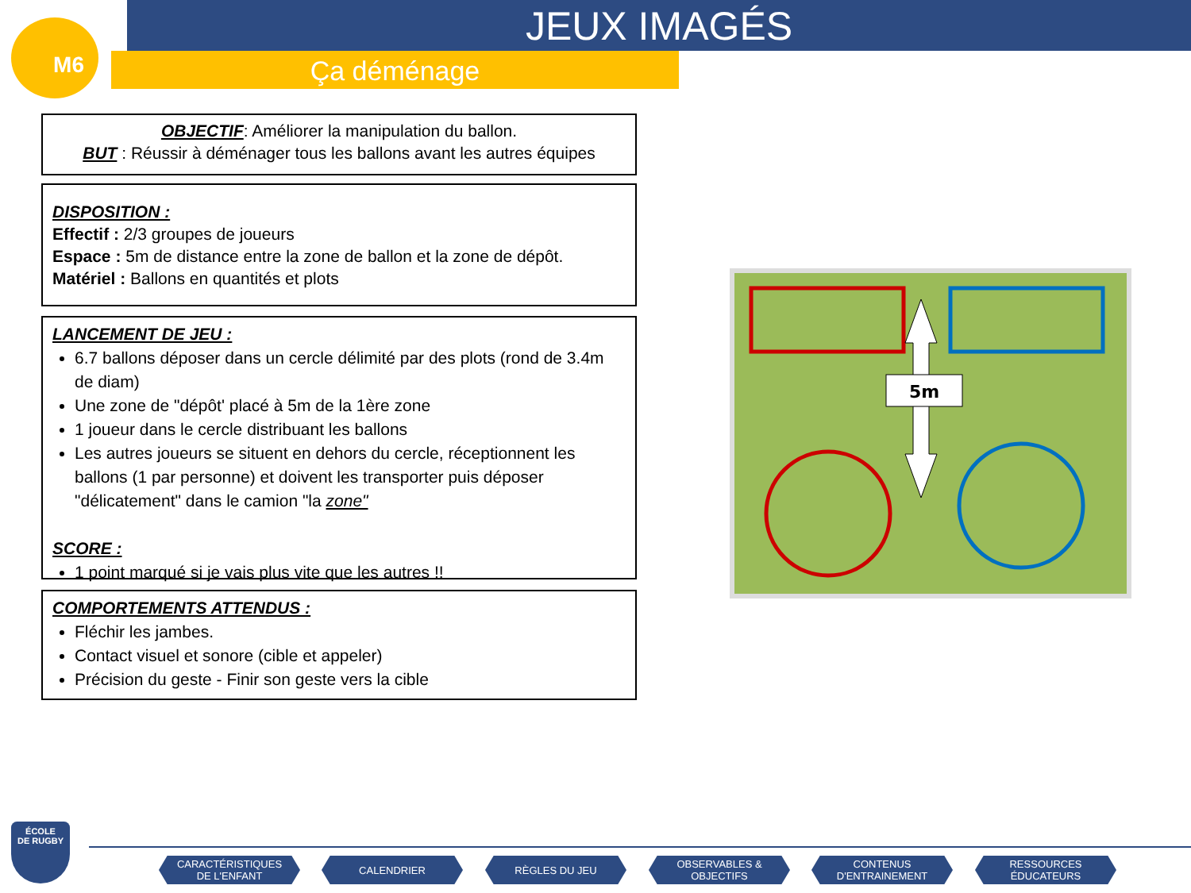JEUX IMAGÉS
Ça déménage
M6
OBJECTIF: Améliorer la manipulation du ballon.
BUT : Réussir à déménager tous les ballons avant les autres équipes
DISPOSITION :
Effectif : 2/3 groupes de joueurs
Espace : 5m de distance entre la zone de ballon et la zone de dépôt.
Matériel : Ballons en quantités et plots
LANCEMENT DE JEU :
6.7 ballons déposer dans un cercle délimité par des plots (rond de 3.4m de diam)
Une zone de "dépôt' placé à 5m de la 1ère zone
1 joueur dans le cercle distribuant les ballons
Les autres joueurs se situent en dehors du cercle, réceptionnent les ballons (1 par personne) et doivent les transporter puis déposer "délicatement" dans le camion "la zone"
SCORE :
1 point marqué si je vais plus vite que les autres !!
COMPORTEMENTS ATTENDUS :
Fléchir les jambes.
Contact visuel et sonore (cible et appeler)
Précision du geste - Finir son geste vers la cible
5m
ÉCOLE
DE RUGBY
CARACTÉRISTIQUES
DE L'ENFANT
CALENDRIER RÈGLES DU JEU
OBSERVABLES &
OBJECTIFS
CONTENUS
D'ENTRAINEMENT
RESSOURCES
ÉDUCATEURS